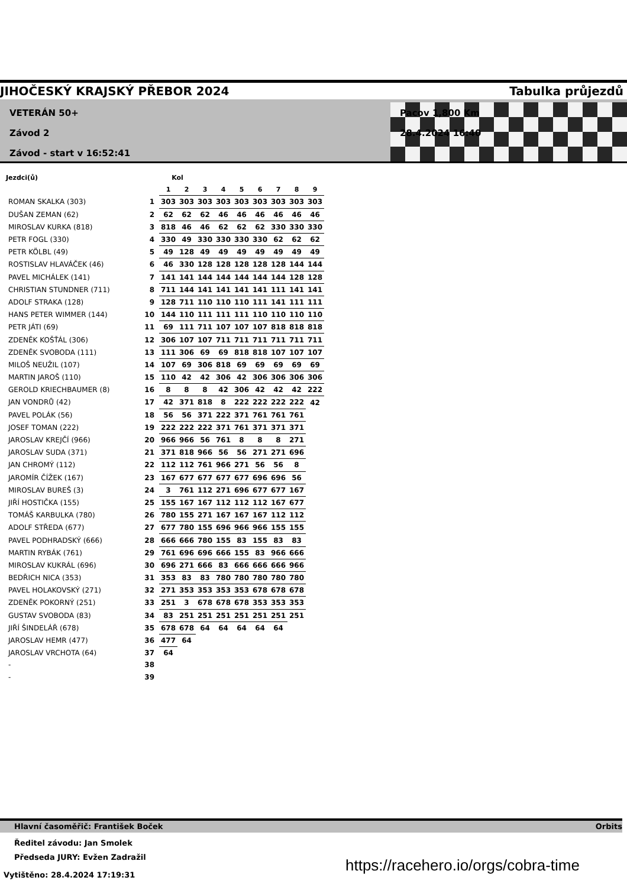JIHOČESKÝ KRAJSKÝ PŘEBOR 2024 Tabulka průjezdů
VETERÁN 50+
Závod 2
Závod - start v 16:52:41
Pacov 1,800 Km
28.4.2024 16:40
| Jezdci(ů) | | Kol | | | | | | | | |
| --- | --- | --- | --- | --- | --- | --- | --- | --- | --- | --- |
| | | 1 | 2 | 3 | 4 | 5 | 6 | 7 | 8 | 9 |
| ROMAN SKALKA (303) | 1 | 303 | 303 | 303 | 303 | 303 | 303 | 303 | 303 | 303 |
| DUŠAN ZEMAN (62) | 2 | 62 | 62 | 62 | 46 | 46 | 46 | 46 | 46 | 46 |
| MIROSLAV KURKA (818) | 3 | 818 | 46 | 46 | 62 | 62 | 62 | 330 | 330 | 330 |
| PETR FOGL (330) | 4 | 330 | 49 | 330 | 330 | 330 | 330 | 62 | 62 | 62 |
| PETR KÖLBL (49) | 5 | 49 | 128 | 49 | 49 | 49 | 49 | 49 | 49 | 49 |
| ROSTISLAV HLAVÁČEK (46) | 6 | 46 | 330 | 128 | 128 | 128 | 128 | 128 | 144 | 144 |
| PAVEL MICHÁLEK (141) | 7 | 141 | 141 | 144 | 144 | 144 | 144 | 144 | 128 | 128 |
| CHRISTIAN STUNDNER (711) | 8 | 711 | 144 | 141 | 141 | 141 | 141 | 111 | 141 | 141 |
| ADOLF STRAKA (128) | 9 | 128 | 711 | 110 | 110 | 110 | 111 | 141 | 111 | 111 |
| HANS PETER WIMMER (144) | 10 | 144 | 110 | 111 | 111 | 111 | 110 | 110 | 110 | 110 |
| PETR JÁTI (69) | 11 | 69 | 111 | 711 | 107 | 107 | 107 | 818 | 818 | 818 |
| ZDENĚK KOŠŤÁL (306) | 12 | 306 | 107 | 107 | 711 | 711 | 711 | 711 | 711 | 711 |
| ZDENĚK SVOBODA (111) | 13 | 111 | 306 | 69 | 69 | 818 | 818 | 107 | 107 | 107 |
| MILOŠ NEUŽIL (107) | 14 | 107 | 69 | 306 | 818 | 69 | 69 | 69 | 69 | 69 |
| MARTIN JAROŠ (110) | 15 | 110 | 42 | 42 | 306 | 42 | 306 | 306 | 306 | 306 |
| GEROLD KRIECHBAUMER (8) | 16 | 8 | 8 | 8 | 42 | 306 | 42 | 42 | 42 | 222 |
| JAN VONDRŮ (42) | 17 | 42 | 371 | 818 | 8 | 222 | 222 | 222 | 222 | 42 |
| PAVEL POLÁK (56) | 18 | 56 | 56 | 371 | 222 | 371 | 761 | 761 | 761 | |
| JOSEF TOMAN (222) | 19 | 222 | 222 | 222 | 371 | 761 | 371 | 371 | 371 | |
| JAROSLAV KREJČÍ (966) | 20 | 966 | 966 | 56 | 761 | 8 | 8 | 8 | 271 | |
| JAROSLAV SUDA (371) | 21 | 371 | 818 | 966 | 56 | 56 | 271 | 271 | 696 | |
| JAN CHROMÝ (112) | 22 | 112 | 112 | 761 | 966 | 271 | 56 | 56 | 8 | |
| JAROMÍR ČÍŽEK (167) | 23 | 167 | 677 | 677 | 677 | 677 | 696 | 696 | 56 | |
| MIROSLAV BUREŠ (3) | 24 | 3 | 761 | 112 | 271 | 696 | 677 | 677 | 167 | |
| JIŘÍ HOSTIČKA (155) | 25 | 155 | 167 | 167 | 112 | 112 | 112 | 167 | 677 | |
| TOMÁŠ KARBULKA (780) | 26 | 780 | 155 | 271 | 167 | 167 | 167 | 112 | 112 | |
| ADOLF STŘEDA (677) | 27 | 677 | 780 | 155 | 696 | 966 | 966 | 155 | 155 | |
| PAVEL PODHRADSKÝ (666) | 28 | 666 | 666 | 780 | 155 | 83 | 155 | 83 | 83 | |
| MARTIN RYBÁK (761) | 29 | 761 | 696 | 696 | 666 | 155 | 83 | 966 | 666 | |
| MIROSLAV KUKRÁL (696) | 30 | 696 | 271 | 666 | 83 | 666 | 666 | 666 | 966 | |
| BEDŘICH NICA (353) | 31 | 353 | 83 | 83 | 780 | 780 | 780 | 780 | 780 | |
| PAVEL HOLAKOVSKÝ (271) | 32 | 271 | 353 | 353 | 353 | 353 | 678 | 678 | 678 | |
| ZDENĚK POKORNÝ (251) | 33 | 251 | 3 | 678 | 678 | 678 | 353 | 353 | 353 | |
| GUSTAV SVOBODA (83) | 34 | 83 | 251 | 251 | 251 | 251 | 251 | 251 | 251 | |
| JIŘÍ ŠINDELÁŘ (678) | 35 | 678 | 678 | 64 | 64 | 64 | 64 | 64 | | |
| JAROSLAV HEMR (477) | 36 | 477 | 64 | | | | | | | |
| JAROSLAV VRCHOTA (64) | 37 | 64 | | | | | | | | |
| - | 38 | | | | | | | | | |
| - | 39 | | | | | | | | | |
Hlavní časoměřič: František Boček Orbits
Ředitel závodu: Jan Smolek
Předseda JURY: Evžen Zadražil
https://racehero.io/orgs/cobra-time
Vytištěno: 28.4.2024 17:19:31